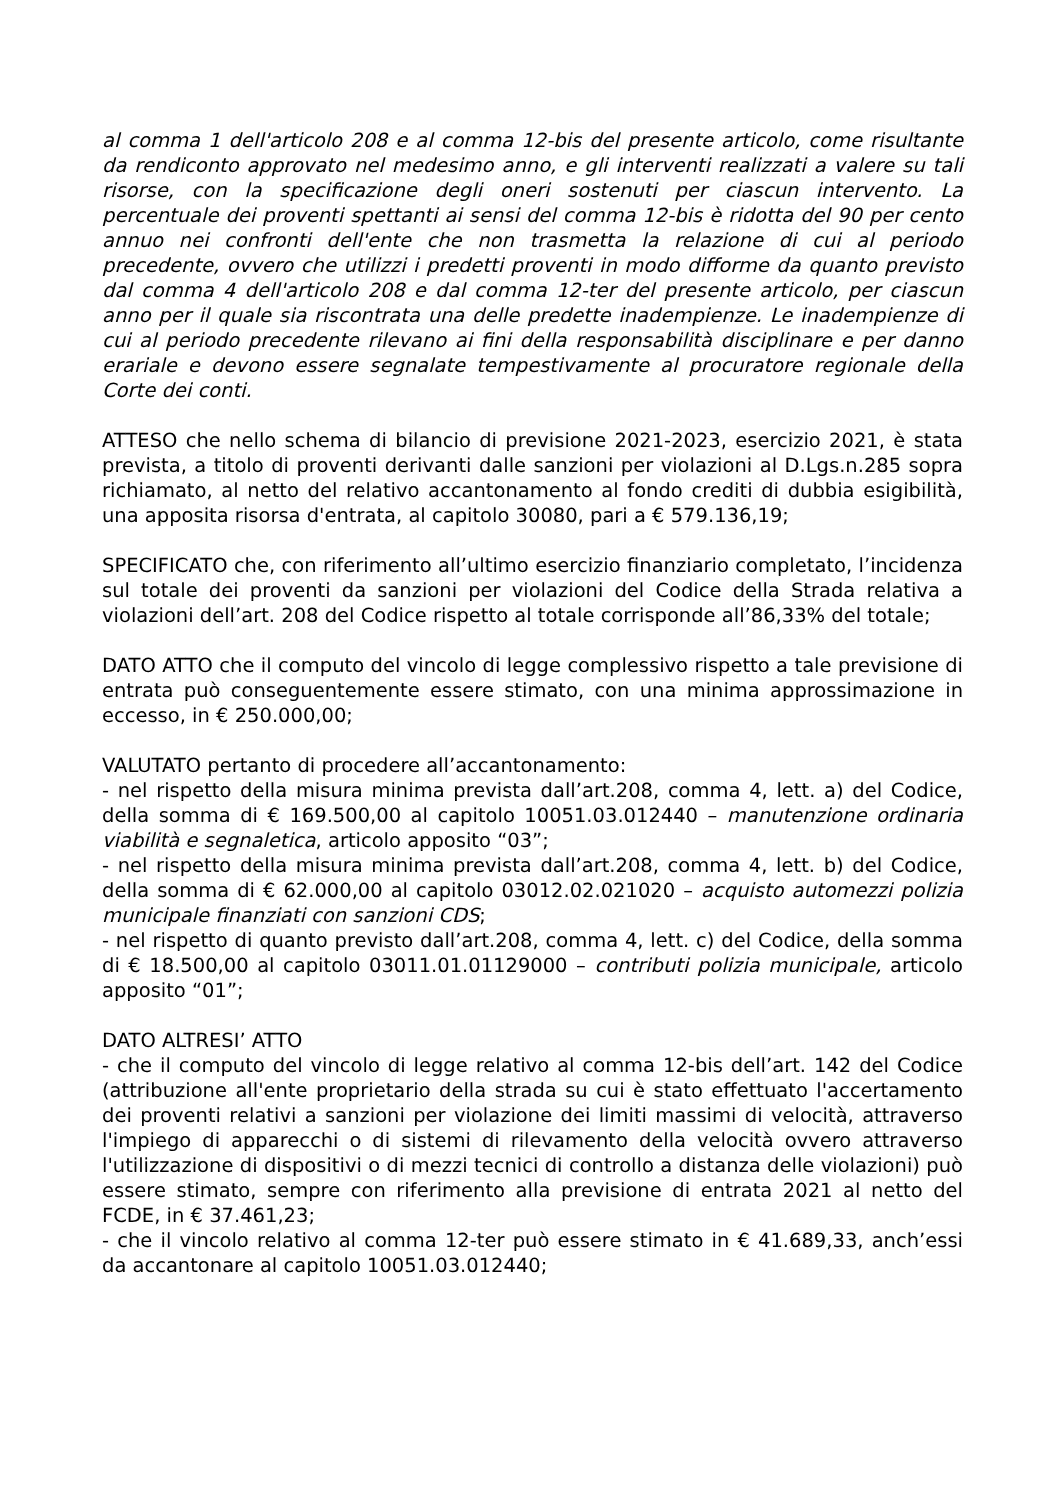al comma 1 dell'articolo 208 e al comma 12-bis del presente articolo, come risultante da rendiconto approvato nel medesimo anno, e gli interventi realizzati a valere su tali risorse, con la specificazione degli oneri sostenuti per ciascun intervento. La percentuale dei proventi spettanti ai sensi del comma 12-bis è ridotta del 90 per cento annuo nei confronti dell'ente che non trasmetta la relazione di cui al periodo precedente, ovvero che utilizzi i predetti proventi in modo difforme da quanto previsto dal comma 4 dell'articolo 208 e dal comma 12-ter del presente articolo, per ciascun anno per il quale sia riscontrata una delle predette inadempienze. Le inadempienze di cui al periodo precedente rilevano ai fini della responsabilità disciplinare e per danno erariale e devono essere segnalate tempestivamente al procuratore regionale della Corte dei conti.
ATTESO che nello schema di bilancio di previsione 2021-2023, esercizio 2021, è stata prevista, a titolo di proventi derivanti dalle sanzioni per violazioni al D.Lgs.n.285 sopra richiamato, al netto del relativo accantonamento al fondo crediti di dubbia esigibilità, una apposita risorsa d'entrata, al capitolo 30080, pari a € 579.136,19;
SPECIFICATO che, con riferimento all’ultimo esercizio finanziario completato, l’incidenza sul totale dei proventi da sanzioni per violazioni del Codice della Strada relativa a violazioni dell’art. 208 del Codice rispetto al totale corrisponde all’86,33% del totale;
DATO ATTO che il computo del vincolo di legge complessivo rispetto a tale previsione di entrata può conseguentemente essere stimato, con una minima approssimazione in eccesso, in € 250.000,00;
VALUTATO pertanto di procedere all’accantonamento:
- nel rispetto della misura minima prevista dall’art.208, comma 4, lett. a) del Codice, della somma di € 169.500,00 al capitolo 10051.03.012440 – manutenzione ordinaria viabilità e segnaletica, articolo apposito “03”;
- nel rispetto della misura minima prevista dall’art.208, comma 4, lett. b) del Codice, della somma di € 62.000,00 al capitolo 03012.02.021020 – acquisto automezzi polizia municipale finanziati con sanzioni CDS;
- nel rispetto di quanto previsto dall’art.208, comma 4, lett. c) del Codice, della somma di € 18.500,00 al capitolo 03011.01.01129000 – contributi polizia municipale, articolo apposito “01”;
DATO ALTRESI’ ATTO
- che il computo del vincolo di legge relativo al comma 12-bis dell’art. 142 del Codice (attribuzione all'ente proprietario della strada su cui è stato effettuato l'accertamento dei proventi relativi a sanzioni per violazione dei limiti massimi di velocità, attraverso l'impiego di apparecchi o di sistemi di rilevamento della velocità ovvero attraverso l'utilizzazione di dispositivi o di mezzi tecnici di controllo a distanza delle violazioni) può essere stimato, sempre con riferimento alla previsione di entrata 2021 al netto del FCDE, in € 37.461,23;
- che il vincolo relativo al comma 12-ter può essere stimato in € 41.689,33, anch’essi da accantonare al capitolo 10051.03.012440;